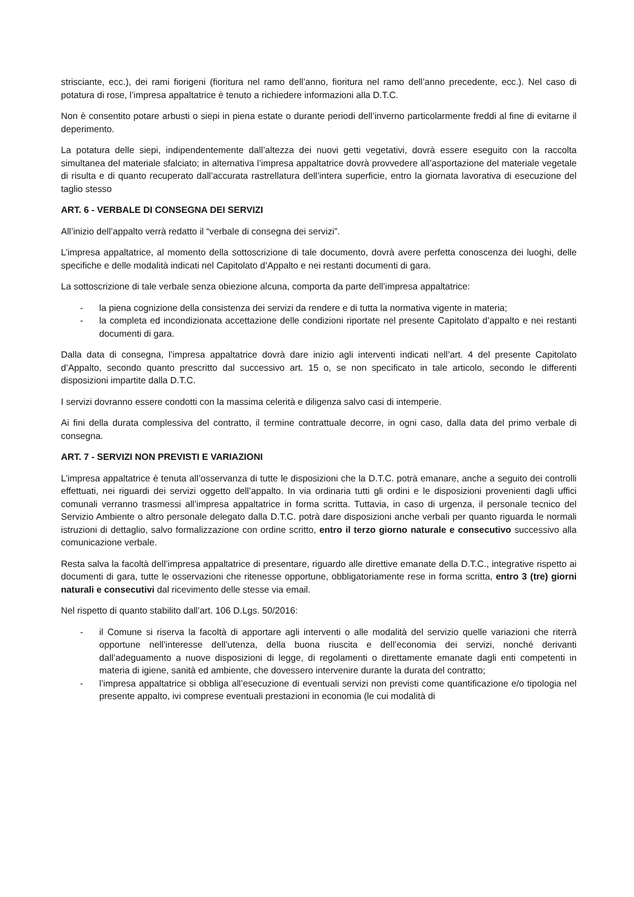strisciante, ecc.), dei rami fiorigeni (fioritura nel ramo dell’anno, fioritura nel ramo dell’anno precedente, ecc.). Nel caso di potatura di rose, l’impresa appaltatrice è tenuto a richiedere informazioni alla D.T.C.
Non è consentito potare arbusti o siepi in piena estate o durante periodi dell’inverno particolarmente freddi al fine di evitarne il deperimento.
La potatura delle siepi, indipendentemente dall’altezza dei nuovi getti vegetativi, dovrà essere eseguito con la raccolta simultanea del materiale sfalciato; in alternativa l’impresa appaltatrice dovrà provvedere all’asportazione del materiale vegetale di risulta e di quanto recuperato dall’accurata rastrellatura dell’intera superficie, entro la giornata lavorativa di esecuzione del taglio stesso
ART. 6 - VERBALE DI CONSEGNA DEI SERVIZI
All’inizio dell’appalto verrà redatto il “verbale di consegna dei servizi”.
L’impresa appaltatrice, al momento della sottoscrizione di tale documento, dovrà avere perfetta conoscenza dei luoghi, delle specifiche e delle modalità indicati nel Capitolato d’Appalto e nei restanti documenti di gara.
La sottoscrizione di tale verbale senza obiezione alcuna, comporta da parte dell’impresa appaltatrice:
- la piena cognizione della consistenza dei servizi da rendere e di tutta la normativa vigente in materia;
- la completa ed incondizionata accettazione delle condizioni riportate nel presente Capitolato d’appalto e nei restanti documenti di gara.
Dalla data di consegna, l’impresa appaltatrice dovrà dare inizio agli interventi indicati nell’art. 4 del presente Capitolato d’Appalto, secondo quanto prescritto dal successivo art. 15 o, se non specificato in tale articolo, secondo le differenti disposizioni impartite dalla D.T.C.
I servizi dovranno essere condotti con la massima celerità e diligenza salvo casi di intemperie.
Ai fini della durata complessiva del contratto, il termine contrattuale decorre, in ogni caso, dalla data del primo verbale di consegna.
ART. 7 - SERVIZI NON PREVISTI E VARIAZIONI
L’impresa appaltatrice è tenuta all’osservanza di tutte le disposizioni che la D.T.C. potrà emanare, anche a seguito dei controlli effettuati, nei riguardi dei servizi oggetto dell’appalto. In via ordinaria tutti gli ordini e le disposizioni provenienti dagli uffici comunali verranno trasmessi all’impresa appaltatrice in forma scritta. Tuttavia, in caso di urgenza, il personale tecnico del Servizio Ambiente o altro personale delegato dalla D.T.C. potrà dare disposizioni anche verbali per quanto riguarda le normali istruzioni di dettaglio, salvo formalizzazione con ordine scritto, entro il terzo giorno naturale e consecutivo successivo alla comunicazione verbale.
Resta salva la facoltà dell’impresa appaltatrice di presentare, riguardo alle direttive emanate della D.T.C., integrative rispetto ai documenti di gara, tutte le osservazioni che ritenesse opportune, obbligatoriamente rese in forma scritta, entro 3 (tre) giorni naturali e consecutivi dal ricevimento delle stesse via email.
Nel rispetto di quanto stabilito dall’art. 106 D.Lgs. 50/2016:
- il Comune si riserva la facoltà di apportare agli interventi o alle modalità del servizio quelle variazioni che riterrà opportune nell’interesse dell’utenza, della buona riuscita e dell’economia dei servizi, nonché derivanti dall’adeguamento a nuove disposizioni di legge, di regolamenti o direttamente emanate dagli enti competenti in materia di igiene, sanità ed ambiente, che dovessero intervenire durante la durata del contratto;
- l’impresa appaltatrice si obbliga all’esecuzione di eventuali servizi non previsti come quantificazione e/o tipologia nel presente appalto, ivi comprese eventuali prestazioni in economia (le cui modalità di